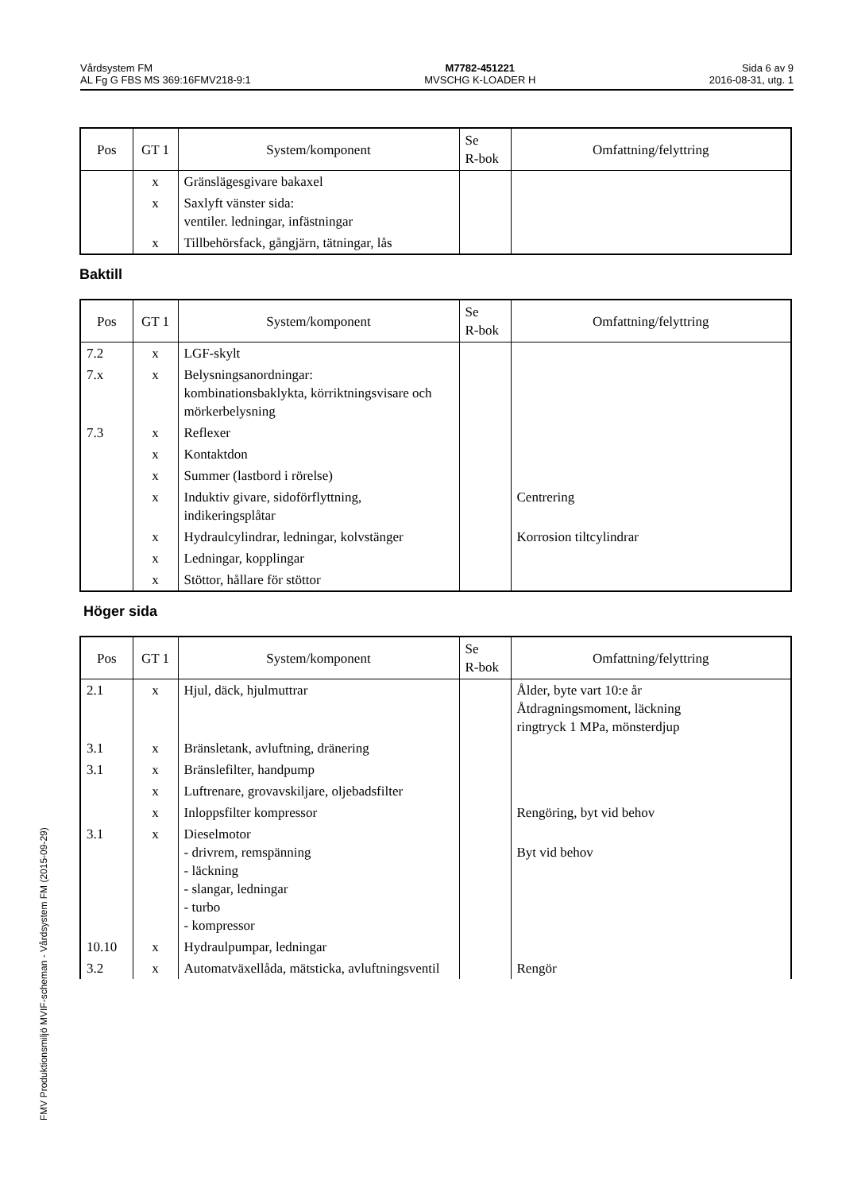Vårdsystem FM
AL Fg G FBS MS 369:16FMV218-9:1
M7782-451221
MVSCHG K-LOADER H
Sida 6 av 9
2016-08-31, utg. 1
| Pos | GT 1 | System/komponent | Se R-bok | Omfattning/felyttring |
| --- | --- | --- | --- | --- |
| | x | Gränslägesgivare bakaxel | | |
| | x | Saxlyft vänster sida: ventiler. ledningar, infästningar | | |
| | x | Tillbehörsfack, gångjärn, tätningar, lås | | |
Baktill
| Pos | GT 1 | System/komponent | Se R-bok | Omfattning/felyttring |
| --- | --- | --- | --- | --- |
| 7.2 | x | LGF-skylt | | |
| 7.x | x | Belysningsanordningar: kombinationsbaklykta, körriktningsvisare och mörkerbelysning | | |
| 7.3 | x | Reflexer | | |
| | x | Kontaktdon | | |
| | x | Summer (lastbord i rörelse) | | |
| | x | Induktiv givare, sidoförflyttning, indikeringsplåtar | | Centrering |
| | x | Hydraulcylindrar, ledningar, kolvstänger | | Korrosion tiltcylindrar |
| | x | Ledningar, kopplingar | | |
| | x | Stöttor, hållare för stöttor | | |
Höger sida
| Pos | GT 1 | System/komponent | Se R-bok | Omfattning/felyttring |
| --- | --- | --- | --- | --- |
| 2.1 | x | Hjul, däck, hjulmuttrar | | Ålder, byte vart 10:e år Åtdragningsmoment, läckning ringtryck 1 MPa, mönsterdjup |
| 3.1 | x | Bränsletank, avluftning, dränering | | |
| 3.1 | x | Bränslefilter, handpump | | |
| | x | Luftrenare, grovavskiljare, oljebadsfilter | | |
| | x | Inloppsfilter kompressor | | Rengöring, byt vid behov |
| 3.1 | x | Dieselmotor - drivrem, remspänning - läckning - slangar, ledningar - turbo - kompressor | | Byt vid behov |
| 10.10 | x | Hydraulpumpar, ledningar | | |
| 3.2 | x | Automatväxellåda, mätsticka, avluftningsventil | | Rengör |
FMV Produktionsmiljö MVIF-scheman - Vårdsystem FM (2015-09-29)